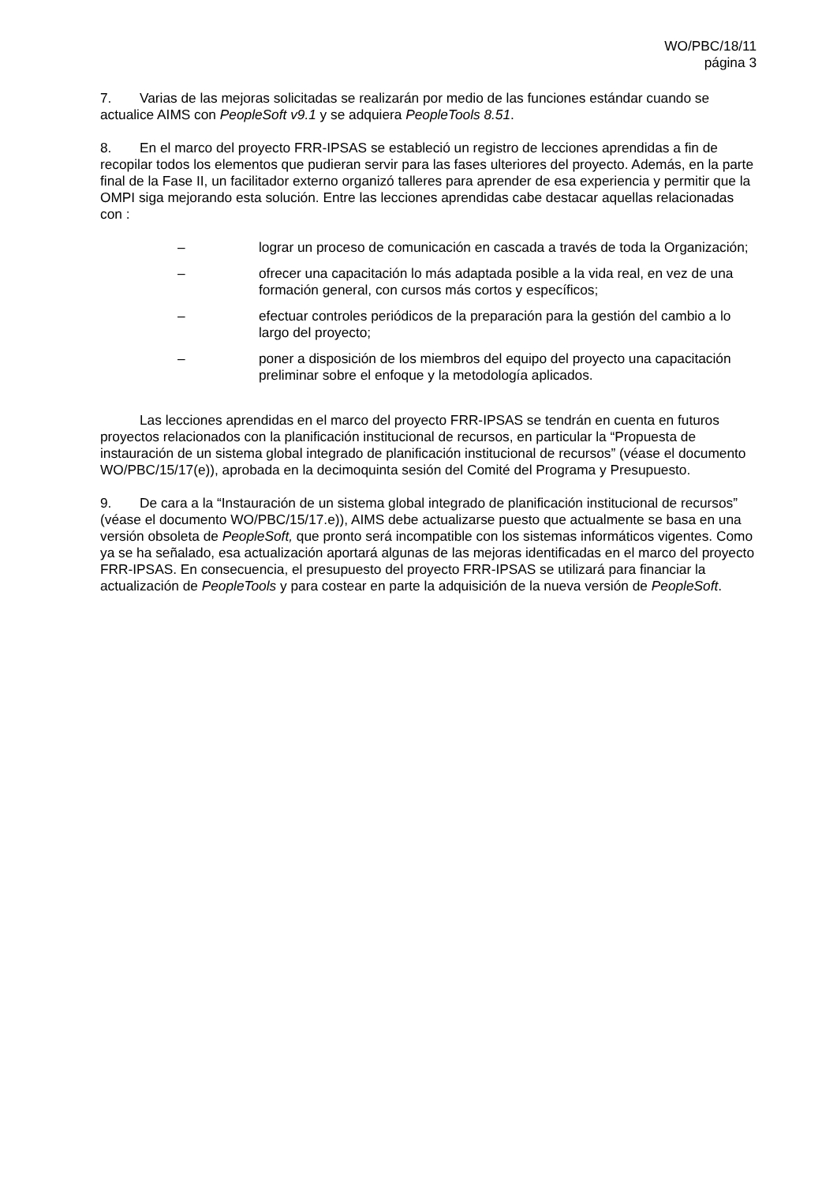WO/PBC/18/11
página 3
7. Varias de las mejoras solicitadas se realizarán por medio de las funciones estándar cuando se actualice AIMS con PeopleSoft v9.1 y se adquiera PeopleTools 8.51.
8. En el marco del proyecto FRR-IPSAS se estableció un registro de lecciones aprendidas a fin de recopilar todos los elementos que pudieran servir para las fases ulteriores del proyecto. Además, en la parte final de la Fase II, un facilitador externo organizó talleres para aprender de esa experiencia y permitir que la OMPI siga mejorando esta solución. Entre las lecciones aprendidas cabe destacar aquellas relacionadas con :
– lograr un proceso de comunicación en cascada a través de toda la Organización;
– ofrecer una capacitación lo más adaptada posible a la vida real, en vez de una formación general, con cursos más cortos y específicos;
– efectuar controles periódicos de la preparación para la gestión del cambio a lo largo del proyecto;
– poner a disposición de los miembros del equipo del proyecto una capacitación preliminar sobre el enfoque y la metodología aplicados.
Las lecciones aprendidas en el marco del proyecto FRR-IPSAS se tendrán en cuenta en futuros proyectos relacionados con la planificación institucional de recursos, en particular la “Propuesta de instauración de un sistema global integrado de planificación institucional de recursos” (véase el documento WO/PBC/15/17(e)), aprobada en la decimoquinta sesión del Comité del Programa y Presupuesto.
9. De cara a la “Instauración de un sistema global integrado de planificación institucional de recursos” (véase el documento WO/PBC/15/17.e)), AIMS debe actualizarse puesto que actualmente se basa en una versión obsoleta de PeopleSoft, que pronto será incompatible con los sistemas informáticos vigentes. Como ya se ha señalado, esa actualización aportará algunas de las mejoras identificadas en el marco del proyecto FRR-IPSAS. En consecuencia, el presupuesto del proyecto FRR-IPSAS se utilizará para financiar la actualización de PeopleTools y para costear en parte la adquisición de la nueva versión de PeopleSoft.